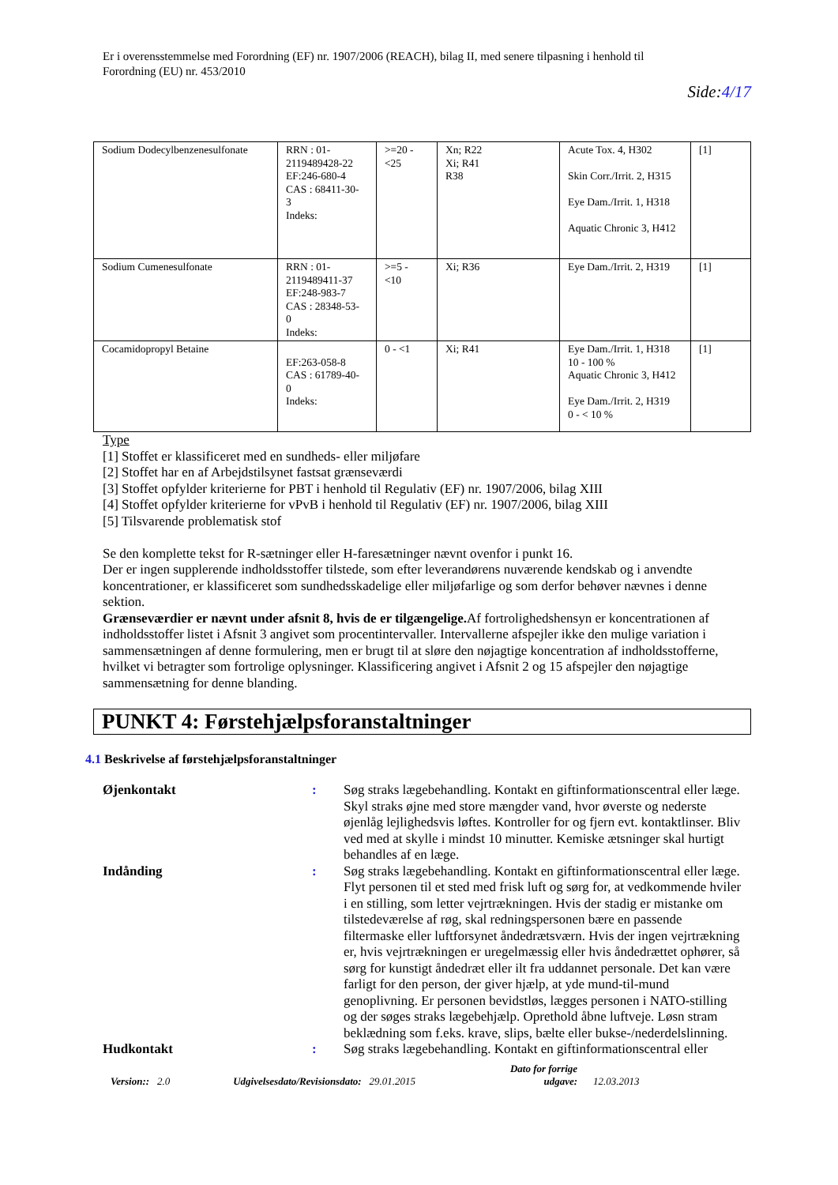Er i overensstemmelse med Forordning (EF) nr. 1907/2006 (REACH), bilag II, med senere tilpasning i henhold til
Forordning (EU) nr. 453/2010
Side:4/17
| Sodium Dodecylbenzenesulfonate | RRN : 01- 2119489428-22 EF:246-680-4 CAS : 68411-30- 3 Indeks: | >=20 - <25 | Xn; R22 Xi; R41 R38 | Acute Tox. 4, H302 Skin Corr./Irrit. 2, H315 Eye Dam./Irrit. 1, H318 Aquatic Chronic 3, H412 | [1] |
| Sodium Cumenesulfonate | RRN : 01- 2119489411-37 EF:248-983-7 CAS : 28348-53- 0 Indeks: | >=5 - <10 | Xi; R36 | Eye Dam./Irrit. 2, H319 | [1] |
| Cocamidopropyl Betaine | EF:263-058-8 CAS : 61789-40- 0 Indeks: | 0 - <1 | Xi; R41 | Eye Dam./Irrit. 1, H318 10 - 100 % Aquatic Chronic 3, H412 Eye Dam./Irrit. 2, H319 0 - < 10 % | [1] |
Type
[1] Stoffet er klassificeret med en sundheds- eller miljøfare
[2] Stoffet har en af Arbejdstilsynet fastsat grænseværdi
[3] Stoffet opfylder kriterierne for PBT i henhold til Regulativ (EF) nr. 1907/2006, bilag XIII
[4] Stoffet opfylder kriterierne for vPvB i henhold til Regulativ (EF) nr. 1907/2006, bilag XIII
[5] Tilsvarende problematisk stof
Se den komplette tekst for R-sætninger eller H-faresætninger nævnt ovenfor i punkt 16.
Der er ingen supplerende indholdsstoffer tilstede, som efter leverandørens nuværende kendskab og i anvendte koncentrationer, er klassificeret som sundhedsskadelige eller miljøfarlige og som derfor behøver nævnes i denne sektion.
Grænseværdier er nævnt under afsnit 8, hvis de er tilgængelige. Af fortrolighedshensyn er koncentrationen af indholdsstoffer listet i Afsnit 3 angivet som procentintervaller. Intervallerne afspejler ikke den mulige variation i sammensætningen af denne formulering, men er brugt til at sløre den nøjagtige koncentration af indholdsstofferne, hvilket vi betragter som fortrolige oplysninger. Klassificering angivet i Afsnit 2 og 15 afspejler den nøjagtige sammensætning for denne blanding.
PUNKT 4: Førstehjælpsforanstaltninger
4.1 Beskrivelse af førstehjælpsforanstaltninger
Øjenkontakt : Søg straks lægebehandling. Kontakt en giftinformationscentral eller læge. Skyl straks øjne med store mængder vand, hvor øverste og nederste øjenlåg lejlighedsvis løftes. Kontroller for og fjern evt. kontaktlinser. Bliv ved med at skylle i mindst 10 minutter. Kemiske ætsninger skal hurtigt behandles af en læge.
Indånding : Søg straks lægebehandling. Kontakt en giftinformationscentral eller læge. Flyt personen til et sted med frisk luft og sørg for, at vedkommende hviler i en stilling, som letter vejrtrækningen. Hvis der stadig er mistanke om tilstedeværelse af røg, skal redningspersonen bære en passende filtermaske eller luftforsynet åndedrætsværn. Hvis der ingen vejrtrækning er, hvis vejrtrækningen er uregelmæssig eller hvis åndedrættet ophører, så sørg for kunstigt åndedræt eller ilt fra uddannet personale. Det kan være farligt for den person, der giver hjælp, at yde mund-til-mund genoplivning. Er personen bevidstløs, lægges personen i NATO-stilling og der søges straks lægebehjælp. Oprethold åbne luftveje. Løsn stram beklædning som f.eks. krave, slips, bælte eller bukse-/nederdelslinning.
Hudkontakt : Søg straks lægebehandling. Kontakt en giftinformationscentral eller
Version:: 2.0 Udgivelsesdato/Revisionsdato: 29.01.2015 Dato for forrige
udgave: 12.03.2013